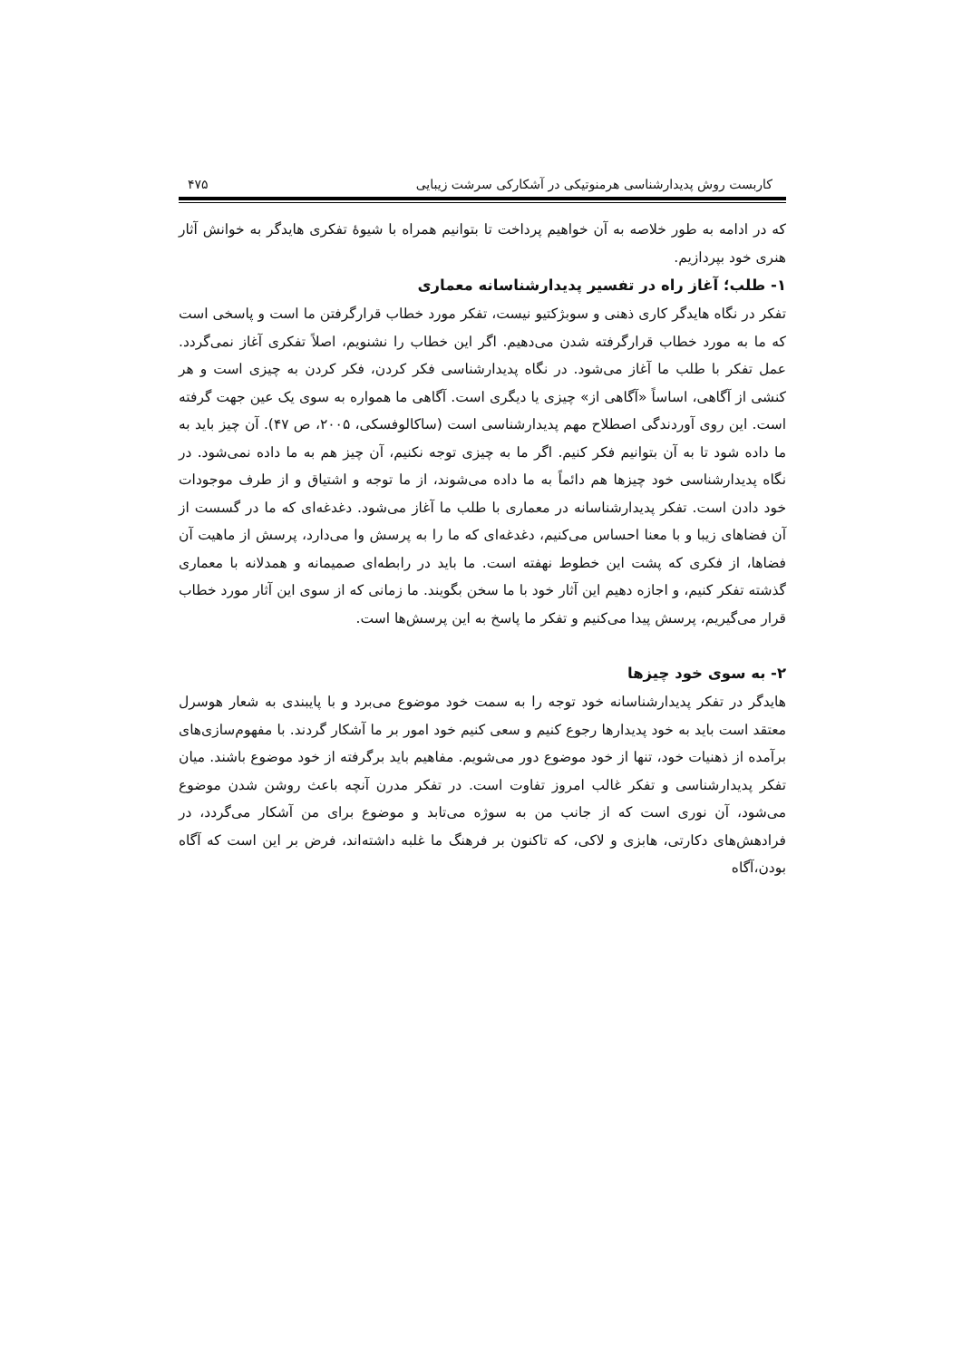کاربست روش پدیدارشناسی هرمنوتیکی در آشکارکی سرشت زیبایی ۴۷۵
که در ادامه به طور خلاصه به آن خواهیم پرداخت تا بتوانیم همراه با شیوهٔ تفکری هایدگر به خوانش آثار هنری خود بپردازیم.
۱- طلب؛ آغاز راه در تفسیر پدیدارشناسانه معماری
تفکر در نگاه هایدگر کاری ذهنی و سوبژکتیو نیست، تفکر مورد خطاب قرارگرفتن ما است و پاسخی است که ما به مورد خطاب قرارگرفته شدن می‌دهیم. اگر این خطاب را نشنویم، اصلاً تفکری آغاز نمی‌گردد. عمل تفکر با طلب ما آغاز می‌شود. در نگاه پدیدارشناسی فکر کردن، فکر کردن به چیزی است و هر کنشی از آگاهی، اساساً «آگاهی از» چیزی یا دیگری است. آگاهی ما همواره به سوی یک عین جهت گرفته است. این روی آوردندگی اصطلاح مهم پدیدارشناسی است (ساکالوفسکی، ۲۰۰۵، ص ۴۷). آن چیز باید به ما داده شود تا به آن بتوانیم فکر کنیم. اگر ما به چیزی توجه نکنیم، آن چیز هم به ما داده نمی‌شود. در نگاه پدیدارشناسی خود چیزها هم دائماً به ما داده می‌شوند، از ما توجه و اشتیاق و از طرف موجودات خود دادن است. تفکر پدیدارشناسانه در معماری با طلب ما آغاز می‌شود. دغدغه‌ای که ما در گسست از آن فضاهای زیبا و با معنا احساس می‌کنیم، دغدغه‌ای که ما را به پرسش وا می‌دارد، پرسش از ماهیت آن فضاها، از فکری که پشت این خطوط نهفته است. ما باید در رابطه‌ای صمیمانه و همدلانه با معماری گذشته تفکر کنیم، و اجازه دهیم این آثار خود با ما سخن بگویند. ما زمانی که از سوی این آثار مورد خطاب قرار می‌گیریم، پرسش پیدا می‌کنیم و تفکر ما پاسخ به این پرسش‌ها است.
۲- به سوی خود چیزها
هایدگر در تفکر پدیدارشناسانه خود توجه را به سمت خود موضوع می‌برد و با پایبندی به شعار هوسرل معتقد است باید به خود پدیدارها رجوع کنیم و سعی کنیم خود امور بر ما آشکار گردند. با مفهوم‌سازی‌های برآمده از ذهنیات خود، تنها از خود موضوع دور می‌شویم. مفاهیم باید برگرفته از خود موضوع باشند. میان تفکر پدیدارشناسی و تفکر غالب امروز تفاوت است. در تفکر مدرن آنچه باعث روشن شدن موضوع می‌شود، آن نوری است که از جانب من به سوژه می‌تابد و موضوع برای من آشکار می‌گردد، در فرادهش‌های دکارتی، هابزی و لاکی، که تاکنون بر فرهنگ ما غلبه داشته‌اند، فرض بر این است که آگاه بودن،آگاه